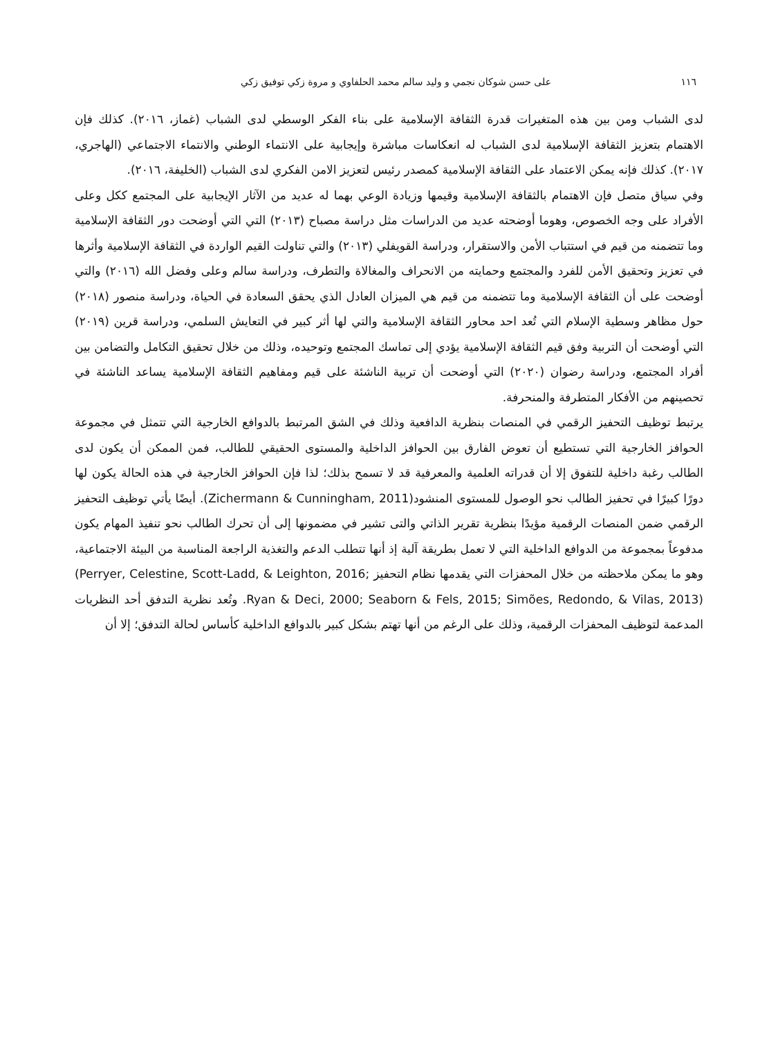١١٦ على حسن شوكان نجمي و وليد سالم محمد الحلفاوي و مروة زكي توفيق زكي
لدى الشباب ومن بين هذه المتغيرات قدرة الثقافة الإسلامية على بناء الفكر الوسطي لدى الشباب (غماز، ٢٠١٦). كذلك فإن الاهتمام بتعزيز الثقافة الإسلامية لدى الشباب له انعكاسات مباشرة وإيجابية على الانتماء الوطني والانتماء الاجتماعي (الهاجري، ٢٠١٧). كذلك فإنه يمكن الاعتماد على الثقافة الإسلامية كمصدر رئيس لتعزيز الامن الفكري لدى الشباب (الخليفة، ٢٠١٦).
وفي سياق متصل فإن الاهتمام بالثقافة الإسلامية وقيمها وزيادة الوعي بهما له عديد من الآثار الإيجابية على المجتمع ككل وعلى الأفراد على وجه الخصوص، وهوما أوضحته عديد من الدراسات مثل دراسة مصباح (٢٠١٣) التي التي أوضحت دور الثقافة الإسلامية وما تتضمنه من قيم في استتباب الأمن والاستقرار، ودراسة القويفلي (٢٠١٣) والتي تناولت القيم الواردة في الثقافة الإسلامية وأثرها في تعزيز وتحقيق الأمن للفرد والمجتمع وحمايته من الانحراف والمغالاة والتطرف، ودراسة سالم وعلى وفضل الله (٢٠١٦) والتي أوضحت على أن الثقافة الإسلامية وما تتضمنه من قيم هي الميزان العادل الذي يحقق السعادة في الحياة، ودراسة منصور (٢٠١٨) حول مظاهر وسطية الإسلام التي تُعد احد محاور الثقافة الإسلامية والتي لها أثر كبير في التعايش السلمي، ودراسة قرين (٢٠١٩) التي أوضحت أن التربية وفق قيم الثقافة الإسلامية يؤدي إلى تماسك المجتمع وتوحيده، وذلك من خلال تحقيق التكامل والتضامن بين أفراد المجتمع، ودراسة رضوان (٢٠٢٠) التي أوضحت أن تربية الناشئة على قيم ومفاهيم الثقافة الإسلامية يساعد الناشئة في تحصينهم من الأفكار المتطرفة والمنحرفة.
يرتبط توظيف التحفيز الرقمي في المنصات بنظرية الدافعية وذلك في الشق المرتبط بالدوافع الخارجية التي تتمثل في مجموعة الحوافز الخارجية التي تستطيع أن تعوض الفارق بين الحوافز الداخلية والمستوى الحقيقي للطالب، فمن الممكن أن يكون لدى الطالب رغبة داخلية للتفوق إلا أن قدراته العلمية والمعرفية قد لا تسمح بذلك؛ لذا فإن الحوافز الخارجية في هذه الحالة يكون لها دورًا كبيرًا في تحفيز الطالب نحو الوصول للمستوى المنشود(Zichermann & Cunningham, 2011). أيضًا يأتي توظيف التحفيز الرقمي ضمن المنصات الرقمية مؤيدًا بنظرية تقرير الذاتي والتى تشير في مضمونها إلى أن تحرك الطالب نحو تنفيذ المهام يكون مدفوعاً بمجموعة من الدوافع الداخلية التي لا تعمل بطريقة آلية إذ أنها تتطلب الدعم والتغذية الراجعة المناسبة من البيئة الاجتماعية، وهو ما يمكن ملاحظته من خلال المحفزات التي يقدمها نظام التحفيز (Perryer, Celestine, Scott-Ladd, & Leighton, 2016; Ryan & Deci, 2000; Seaborn & Fels, 2015; Simões, Redondo, & Vilas, 2013). وتُعد نظرية التدفق أحد النظريات المدعمة لتوظيف المحفزات الرقمية، وذلك على الرغم من أنها تهتم بشكل كبير بالدوافع الداخلية كأساس لحالة التدفق؛ إلا أن